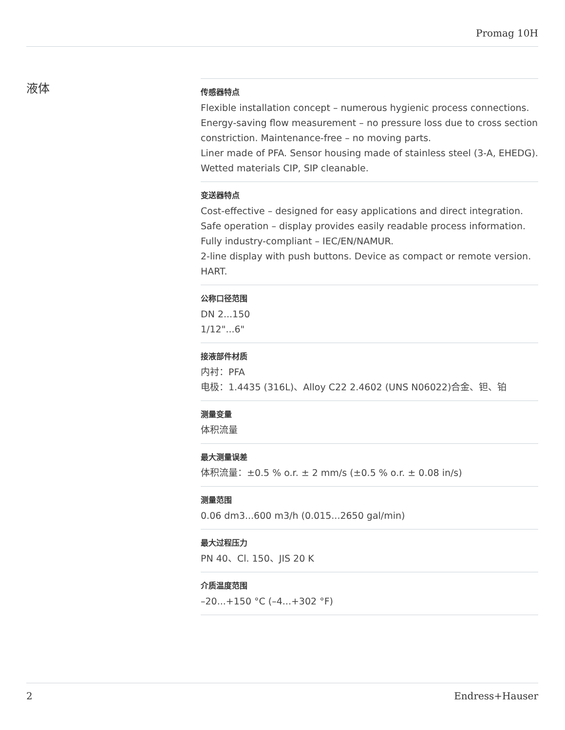Promag 10H
液体
传感器特点
Flexible installation concept – numerous hygienic process connections.
Energy‐saving flow measurement – no pressure loss due to cross section constriction. Maintenance‐free – no moving parts.
Liner made of PFA. Sensor housing made of stainless steel (3-A, EHEDG). Wetted materials CIP, SIP cleanable.
变送器特点
Cost-effective – designed for easy applications and direct integration.
Safe operation – display provides easily readable process information.
Fully industry-compliant – IEC/EN/NAMUR.
2-line display with push buttons. Device as compact or remote version. HART.
公称口径范围
DN 2...150
1/12"...6"
接液部件材质
内衬：PFA
电极：1.4435 (316L)、Alloy C22 2.4602 (UNS N06022)合金、钽、铂
测量变量
体积流量
最大测量误差
体积流量：±0.5 % o.r. ± 2 mm/s (±0.5 % o.r. ± 0.08 in/s)
测量范围
0.06 dm3...600 m3/h (0.015...2650 gal/min)
最大过程压力
PN 40、Cl. 150、JIS 20 K
介质温度范围
–20...+150 °C (–4...+302 °F)
2 Endress+Hauser